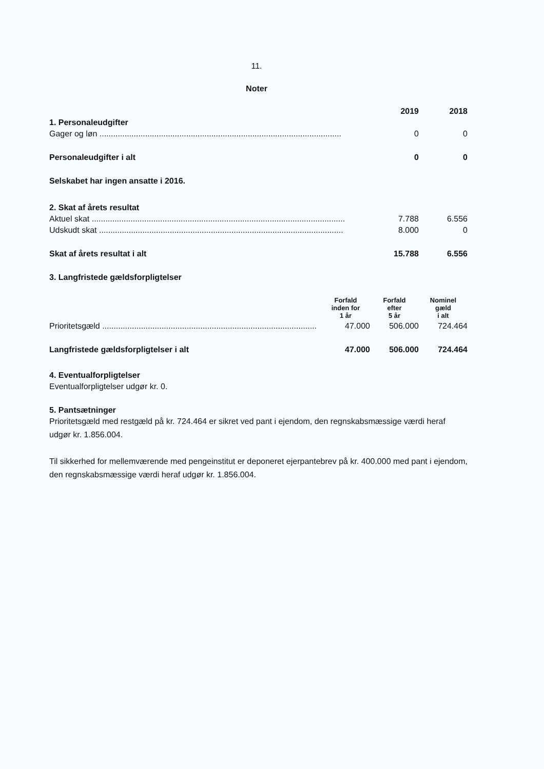11.
Noter
| | 2019 | 2018 |
| 1. Personaleudgifter | | |
| Gager og løn .......................................................................................................... | 0 | 0 |
| Personaleudgifter i alt | 0 | 0 |
| Selskabet har ingen ansatte i 2016. | | |
| 2. Skat af årets resultat | | |
| Aktuel skat ............................................................................................................... | 7.788 | 6.556 |
| Udskudt skat ........................................................................................................... | 8.000 | 0 |
| Skat af årets resultat i alt | 15.788 | 6.556 |
| 3. Langfristede gældsforpligtelser | | |
| | Forfald inden for 1 år | Forfald efter 5 år | Nominel gæld i alt |
| Prioritetsgæld .............................................................................................. | 47.000 | 506.000 | 724.464 |
| Langfristede gældsforpligtelser i alt | 47.000 | 506.000 | 724.464 |
4. Eventualforpligtelser
Eventualforpligtelser udgør kr. 0.
5. Pantsætninger
Prioritetsgæld med restgæld på kr. 724.464 er sikret ved pant i ejendom, den regnskabsmæssige værdi heraf udgør kr. 1.856.004.
Til sikkerhed for mellemværende med pengeinstitut er deponeret ejerpantebrev på kr. 400.000 med pant i ejendom, den regnskabsmæssige værdi heraf udgør kr. 1.856.004.